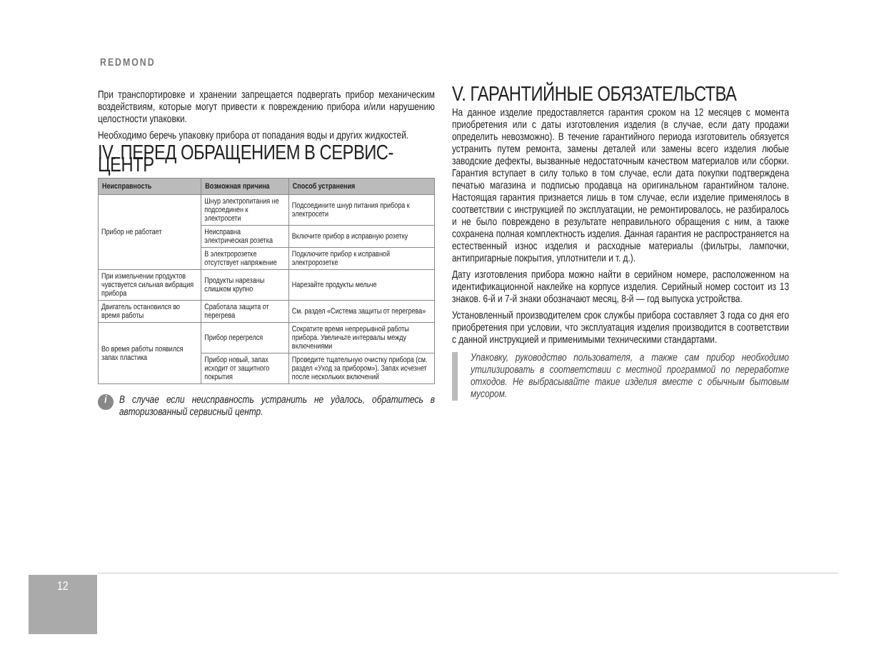REDMOND
При транспортировке и хранении запрещается подвергать прибор механическим воздействиям, которые могут привести к повреждению прибора и/или нарушению целостности упаковки.
Необходимо беречь упаковку прибора от попадания воды и других жидкостей.
IV. ПЕРЕД ОБРАЩЕНИЕМ В СЕРВИС-ЦЕНТР
| Неисправность | Возможная причина | Способ устранения |
| --- | --- | --- |
| Прибор не работает | Шнур электропитания не подсоединен к электросети | Подсоедините шнур питания прибора к электросети |
| | Неисправна электрическая розетка | Включите прибор в исправную розетку |
| | В электророзетке отсутствует напряжение | Подключите прибор к исправной электророзетке |
| При измельчении продуктов чувствуется сильная вибрация прибора | Продукты нарезаны слишком крупно | Нарезайте продукты мельче |
| Двигатель остановился во время работы | Сработала защита от перегрева | См. раздел «Система защиты от перегрева» |
| Во время работы появился запах пластика | Прибор перегрелся | Сократите время непрерывной работы прибора. Увеличьте интервалы между включениями |
| | Прибор новый, запах исходит от защитного покрытия | Проведите тщательную очистку прибора (см. раздел «Уход за прибором»). Запах исчезнет после нескольких включений |
i
В случае если неисправность устранить не удалось, обратитесь в авторизованный сервисный центр.
V. ГАРАНТИЙНЫЕ ОБЯЗАТЕЛЬСТВА
На данное изделие предоставляется гарантия сроком на 12 месяцев с момента приобретения или с даты изготовления изделия (в случае, если дату продажи определить невозможно). В течение гарантийного периода изготовитель обязуется устранить путем ремонта, замены деталей или замены всего изделия любые заводские дефекты, вызванные недостаточным качеством материалов или сборки. Гарантия вступает в силу только в том случае, если дата покупки подтверждена печатью магазина и подписью продавца на оригинальном гарантийном талоне. Настоящая гарантия признается лишь в том случае, если изделие применялось в соответствии с инструкцией по эксплуатации, не ремонтировалось, не разбиралось и не было повреждено в результате неправильного обращения с ним, а также сохранена полная комплектность изделия. Данная гарантия не распространяется на естественный износ изделия и расходные материалы (фильтры, лампочки, антипригарные покрытия, уплотнители и т. д.).
Дату изготовления прибора можно найти в серийном номере, расположенном на идентификационной наклейке на корпусе изделия. Серийный номер состоит из 13 знаков. 6-й и 7-й знаки обозначают месяц, 8-й — год выпуска устройства.
Установленный производителем срок службы прибора составляет 3 года со дня его приобретения при условии, что эксплуатация изделия производится в соответствии с данной инструкцией и применимыми техническими стандартами.
Упаковку, руководство пользователя, а также сам прибор необходимо утилизировать в соответствии с местной программой по переработке отходов. Не выбрасывайте такие изделия вместе с обычным бытовым мусором.
12